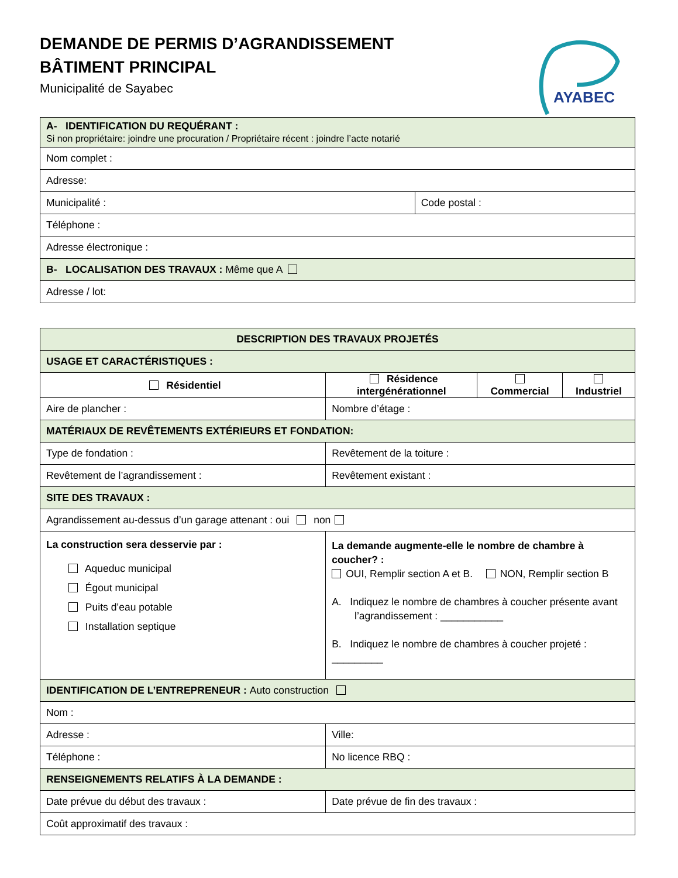DEMANDE DE PERMIS D’AGRANDISSEMENT
BÂTIMENT PRINCIPAL
Municipalité de Sayabec
AYABEC
| A- IDENTIFICATION DU REQUÉRANT : Si non propriétaire: joindre une procuration / Propriétaire récent : joindre l’acte notarié | |
| Nom complet : | |
| Adresse: | |
| Municipalité : | Code postal : |
| Téléphone : | |
| Adresse électronique : | |
| B- LOCALISATION DES TRAVAUX : Même que A | |
| Adresse / lot: | |
| DESCRIPTION DES TRAVAUX PROJETÉS | | | | | |
| USAGE ET CARACTÉRISTIQUES : | | | | | |
| Résidentiel | Résidence intergénérationnel | | | Commercial | Industriel |
| Aire de plancher : | | | Nombre d’étage : | | |
| MATÉRIAUX DE REVÊTEMENTS EXTÉRIEURS ET FONDATION: | | | | | |
| Type de fondation : | | | Revêtement de la toiture : | | |
| Revêtement de l’agrandissement : | | | Revêtement existant : | | |
| SITE DES TRAVAUX : | | | | | |
| Agrandissement au-dessus d’un garage attenant : oui non | | | | | |
| La construction sera desservie par : Aqueduc municipal Égout municipal Puits d’eau potable Installation septique | | La demande augmente-elle le nombre de chambre à coucher? : OUI, Remplir section A et B. NON, Remplir section B A. Indiquez le nombre de chambres à coucher présente avant l’agrandissement : ___________ B. Indiquez le nombre de chambres à coucher projeté : _________ | | | |
| IDENTIFICATION DE L’ENTREPRENEUR : Auto construction | | | | | |
| Nom : | | | | | |
| Adresse : | | | Ville: | | |
| Téléphone : | | | No licence RBQ : | | |
| RENSEIGNEMENTS RELATIFS À LA DEMANDE : | | | | | |
| Date prévue du début des travaux : | | | Date prévue de fin des travaux : | | |
| Coût approximatif des travaux : | | | | | |